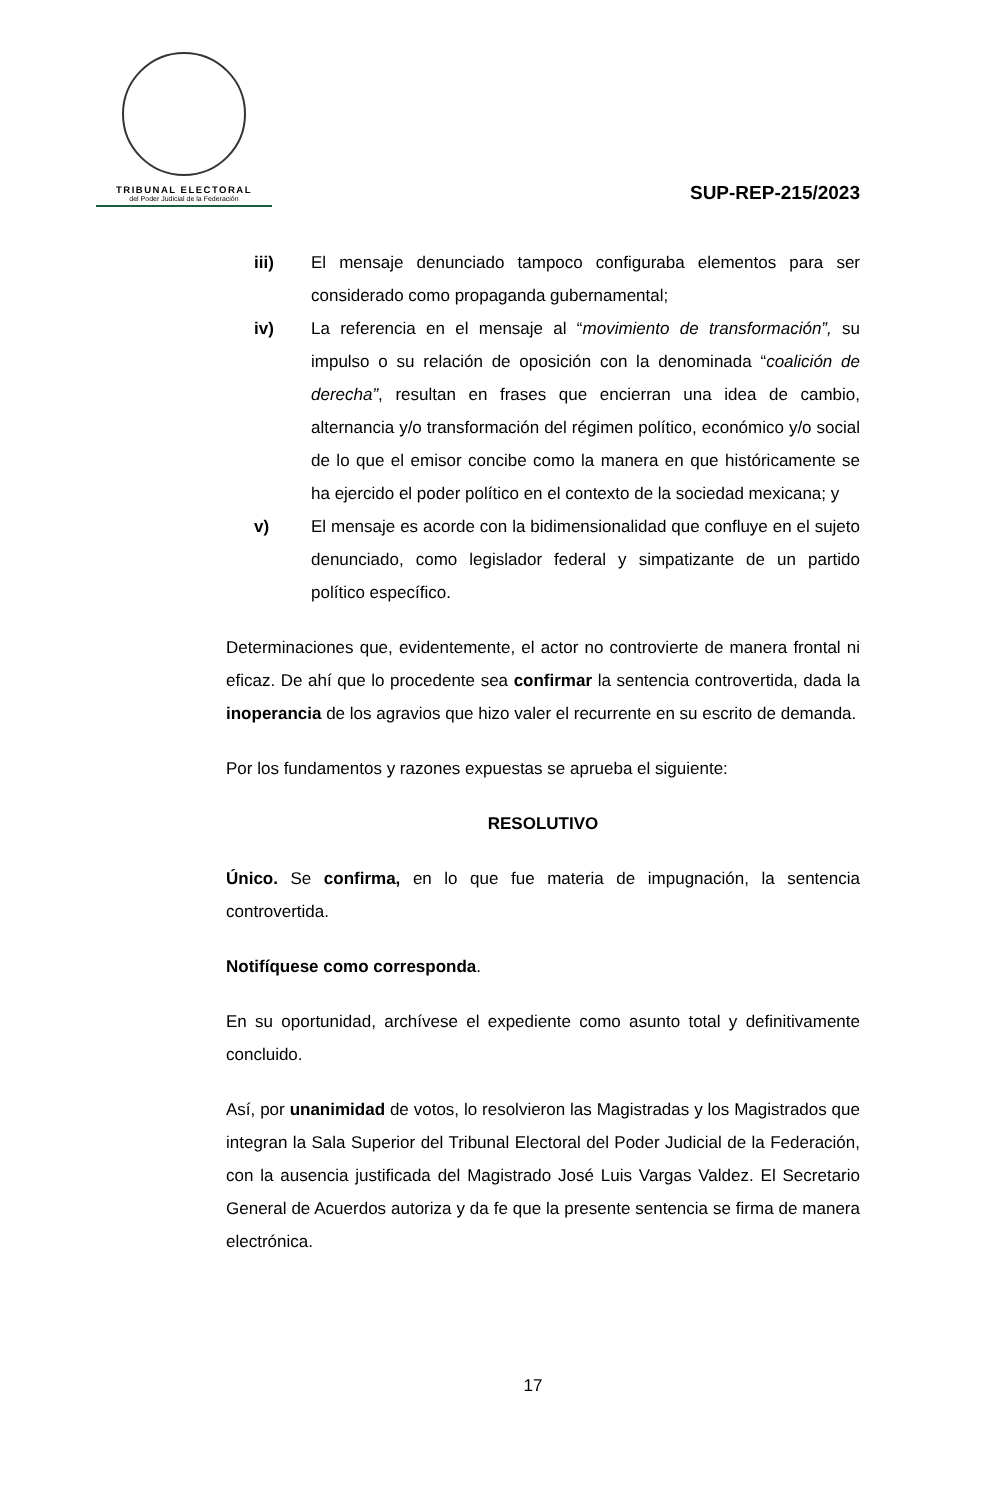TRIBUNAL ELECTORAL
del Poder Judicial de la Federación
SUP-REP-215/2023
iii) El mensaje denunciado tampoco configuraba elementos para ser considerado como propaganda gubernamental;
iv) La referencia en el mensaje al “movimiento de transformación”, su impulso o su relación de oposición con la denominada “coalición de derecha”, resultan en frases que encierran una idea de cambio, alternancia y/o transformación del régimen político, económico y/o social de lo que el emisor concibe como la manera en que históricamente se ha ejercido el poder político en el contexto de la sociedad mexicana; y
v) El mensaje es acorde con la bidimensionalidad que confluye en el sujeto denunciado, como legislador federal y simpatizante de un partido político específico.
Determinaciones que, evidentemente, el actor no controvierte de manera frontal ni eficaz. De ahí que lo procedente sea confirmar la sentencia controvertida, dada la inoperancia de los agravios que hizo valer el recurrente en su escrito de demanda.
Por los fundamentos y razones expuestas se aprueba el siguiente:
RESOLUTIVO
Único. Se confirma, en lo que fue materia de impugnación, la sentencia controvertida.
Notifíquese como corresponda.
En su oportunidad, archívese el expediente como asunto total y definitivamente concluido.
Así, por unanimidad de votos, lo resolvieron las Magistradas y los Magistrados que integran la Sala Superior del Tribunal Electoral del Poder Judicial de la Federación, con la ausencia justificada del Magistrado José Luis Vargas Valdez. El Secretario General de Acuerdos autoriza y da fe que la presente sentencia se firma de manera electrónica.
17